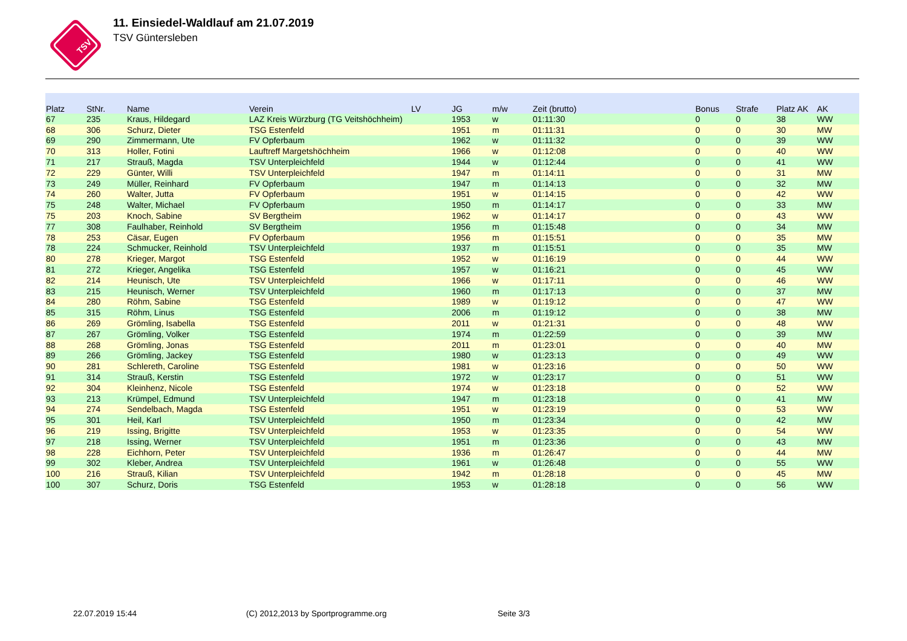TSV
11. Einsiedel-Waldlauf am 21.07.2019
TSV Güntersleben
| Platz | StNr. | Name | Verein | LV | JG | m/w | Zeit (brutto) | Bonus | Strafe | Platz AK | AK |
| --- | --- | --- | --- | --- | --- | --- | --- | --- | --- | --- | --- |
| 67 | 235 | Kraus, Hildegard | LAZ Kreis Würzburg (TG Veitshöchheim) | | 1953 | w | 01:11:30 | 0 | 0 | 38 | WW |
| 68 | 306 | Schurz, Dieter | TSG Estenfeld | | 1951 | m | 01:11:31 | 0 | 0 | 30 | MW |
| 69 | 290 | Zimmermann, Ute | FV Opferbaum | | 1962 | w | 01:11:32 | 0 | 0 | 39 | WW |
| 70 | 313 | Holler, Fotini | Lauftreff Margetshöchheim | | 1966 | w | 01:12:08 | 0 | 0 | 40 | WW |
| 71 | 217 | Strauß, Magda | TSV Unterpleichfeld | | 1944 | w | 01:12:44 | 0 | 0 | 41 | WW |
| 72 | 229 | Günter, Willi | TSV Unterpleichfeld | | 1947 | m | 01:14:11 | 0 | 0 | 31 | MW |
| 73 | 249 | Müller, Reinhard | FV Opferbaum | | 1947 | m | 01:14:13 | 0 | 0 | 32 | MW |
| 74 | 260 | Walter, Jutta | FV Opferbaum | | 1951 | w | 01:14:15 | 0 | 0 | 42 | WW |
| 75 | 248 | Walter, Michael | FV Opferbaum | | 1950 | m | 01:14:17 | 0 | 0 | 33 | MW |
| 75 | 203 | Knoch, Sabine | SV Bergtheim | | 1962 | w | 01:14:17 | 0 | 0 | 43 | WW |
| 77 | 308 | Faulhaber, Reinhold | SV Bergtheim | | 1956 | m | 01:15:48 | 0 | 0 | 34 | MW |
| 78 | 253 | Cäsar, Eugen | FV Opferbaum | | 1956 | m | 01:15:51 | 0 | 0 | 35 | MW |
| 78 | 224 | Schmucker, Reinhold | TSV Unterpleichfeld | | 1937 | m | 01:15:51 | 0 | 0 | 35 | MW |
| 80 | 278 | Krieger, Margot | TSG Estenfeld | | 1952 | w | 01:16:19 | 0 | 0 | 44 | WW |
| 81 | 272 | Krieger, Angelika | TSG Estenfeld | | 1957 | w | 01:16:21 | 0 | 0 | 45 | WW |
| 82 | 214 | Heunisch, Ute | TSV Unterpleichfeld | | 1966 | w | 01:17:11 | 0 | 0 | 46 | WW |
| 83 | 215 | Heunisch, Werner | TSV Unterpleichfeld | | 1960 | m | 01:17:13 | 0 | 0 | 37 | MW |
| 84 | 280 | Röhm, Sabine | TSG Estenfeld | | 1989 | w | 01:19:12 | 0 | 0 | 47 | WW |
| 85 | 315 | Röhm, Linus | TSG Estenfeld | | 2006 | m | 01:19:12 | 0 | 0 | 38 | MW |
| 86 | 269 | Grömling, Isabella | TSG Estenfeld | | 2011 | w | 01:21:31 | 0 | 0 | 48 | WW |
| 87 | 267 | Grömling, Volker | TSG Estenfeld | | 1974 | m | 01:22:59 | 0 | 0 | 39 | MW |
| 88 | 268 | Grömling, Jonas | TSG Estenfeld | | 2011 | m | 01:23:01 | 0 | 0 | 40 | MW |
| 89 | 266 | Grömling, Jackey | TSG Estenfeld | | 1980 | w | 01:23:13 | 0 | 0 | 49 | WW |
| 90 | 281 | Schlereth, Caroline | TSG Estenfeld | | 1981 | w | 01:23:16 | 0 | 0 | 50 | WW |
| 91 | 314 | Strauß, Kerstin | TSG Estenfeld | | 1972 | w | 01:23:17 | 0 | 0 | 51 | WW |
| 92 | 304 | Kleinhenz, Nicole | TSG Estenfeld | | 1974 | w | 01:23:18 | 0 | 0 | 52 | WW |
| 93 | 213 | Krümpel, Edmund | TSV Unterpleichfeld | | 1947 | m | 01:23:18 | 0 | 0 | 41 | MW |
| 94 | 274 | Sendelbach, Magda | TSG Estenfeld | | 1951 | w | 01:23:19 | 0 | 0 | 53 | WW |
| 95 | 301 | Heil, Karl | TSV Unterpleichfeld | | 1950 | m | 01:23:34 | 0 | 0 | 42 | MW |
| 96 | 219 | Issing, Brigitte | TSV Unterpleichfeld | | 1953 | w | 01:23:35 | 0 | 0 | 54 | WW |
| 97 | 218 | Issing, Werner | TSV Unterpleichfeld | | 1951 | m | 01:23:36 | 0 | 0 | 43 | MW |
| 98 | 228 | Eichhorn, Peter | TSV Unterpleichfeld | | 1936 | m | 01:26:47 | 0 | 0 | 44 | MW |
| 99 | 302 | Kleber, Andrea | TSV Unterpleichfeld | | 1961 | w | 01:26:48 | 0 | 0 | 55 | WW |
| 100 | 216 | Strauß, Kilian | TSV Unterpleichfeld | | 1942 | m | 01:28:18 | 0 | 0 | 45 | MW |
| 100 | 307 | Schurz, Doris | TSG Estenfeld | | 1953 | w | 01:28:18 | 0 | 0 | 56 | WW |
22.07.2019 15:44
(C) 2012,2013 by Sportprogramme.org
Seite 3/3